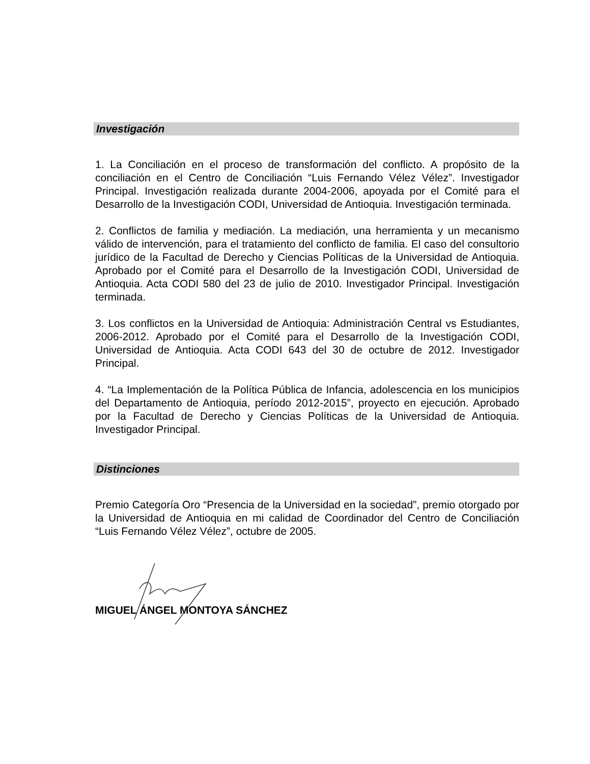Investigación
1. La Conciliación en el proceso de transformación del conflicto. A propósito de la conciliación en el Centro de Conciliación “Luis Fernando Vélez Vélez”. Investigador Principal. Investigación realizada durante 2004-2006, apoyada por el Comité para el Desarrollo de la Investigación CODI, Universidad de Antioquia. Investigación terminada.
2. Conflictos de familia y mediación. La mediación, una herramienta y un mecanismo válido de intervención, para el tratamiento del conflicto de familia. El caso del consultorio jurídico de la Facultad de Derecho y Ciencias Políticas de la Universidad de Antioquia. Aprobado por el Comité para el Desarrollo de la Investigación CODI, Universidad de Antioquia. Acta CODI 580 del 23 de julio de 2010. Investigador Principal. Investigación terminada.
3. Los conflictos en la Universidad de Antioquia: Administración Central vs Estudiantes, 2006-2012. Aprobado por el Comité para el Desarrollo de la Investigación CODI, Universidad de Antioquia. Acta CODI 643 del 30 de octubre de 2012. Investigador Principal.
4. “La Implementación de la Política Pública de Infancia, adolescencia en los municipios del Departamento de Antioquia, período 2012-2015”, proyecto en ejecución. Aprobado por la Facultad de Derecho y Ciencias Políticas de la Universidad de Antioquia. Investigador Principal.
Distinciones
Premio Categoría Oro “Presencia de la Universidad en la sociedad”, premio otorgado por la Universidad de Antioquia en mi calidad de Coordinador del Centro de Conciliación “Luis Fernando Vélez Vélez”, octubre de 2005.
MIGUEL ÁNGEL MONTOYA SÁNCHEZ